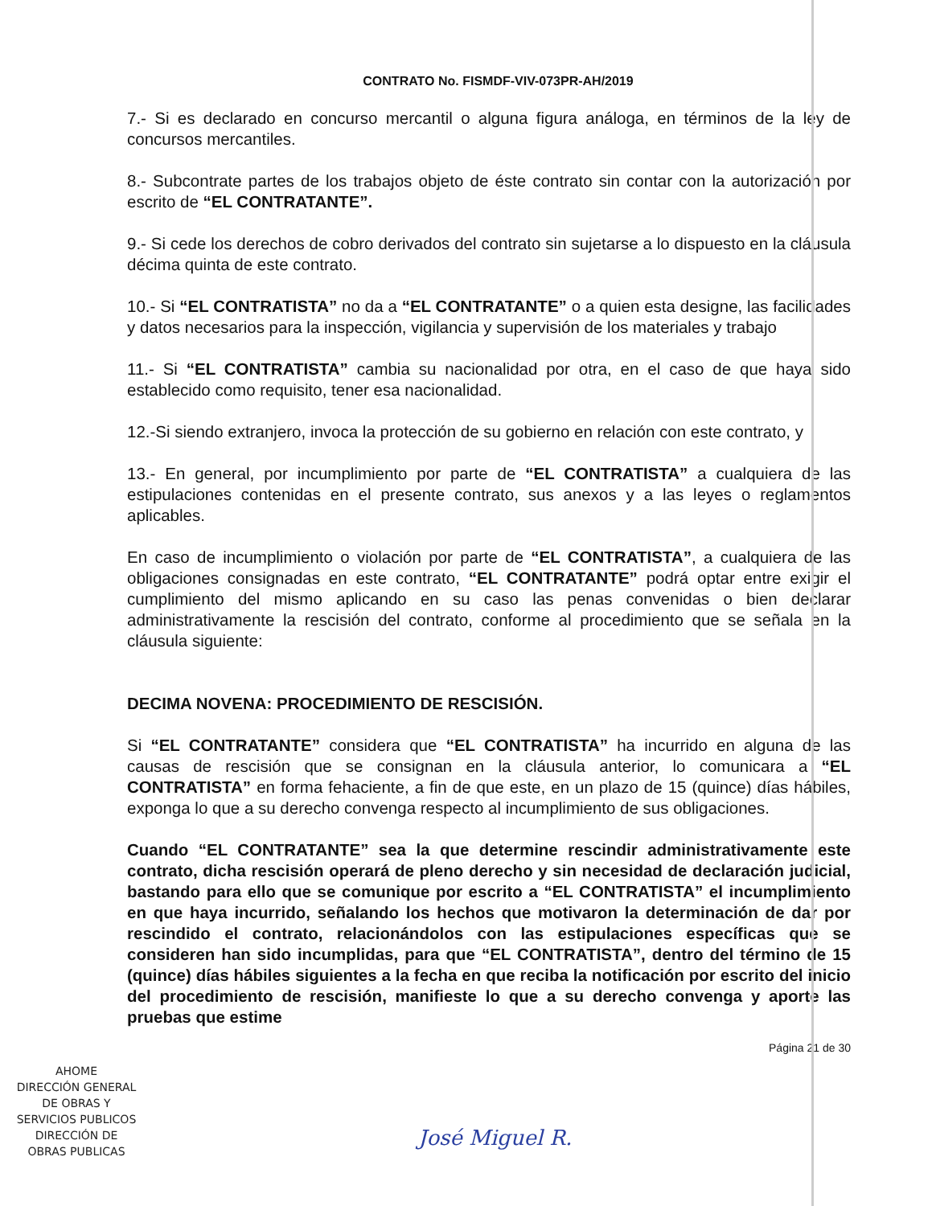CONTRATO No. FISMDF-VIV-073PR-AH/2019
7.- Si es declarado en concurso mercantil o alguna figura análoga, en términos de la ley de concursos mercantiles.
8.- Subcontrate partes de los trabajos objeto de éste contrato sin contar con la autorización por escrito de “EL CONTRATANTE”.
9.- Si cede los derechos de cobro derivados del contrato sin sujetarse a lo dispuesto en la cláusula décima quinta de este contrato.
10.- Si “EL CONTRATISTA” no da a “EL CONTRATANTE” o a quien esta designe, las facilidades y datos necesarios para la inspección, vigilancia y supervisión de los materiales y trabajo
11.- Si “EL CONTRATISTA” cambia su nacionalidad por otra, en el caso de que haya sido establecido como requisito, tener esa nacionalidad.
12.-Si siendo extranjero, invoca la protección de su gobierno en relación con este contrato, y
13.- En general, por incumplimiento por parte de “EL CONTRATISTA” a cualquiera de las estipulaciones contenidas en el presente contrato, sus anexos y a las leyes o reglamentos aplicables.
En caso de incumplimiento o violación por parte de “EL CONTRATISTA”, a cualquiera de las obligaciones consignadas en este contrato, “EL CONTRATANTE” podrá optar entre exigir el cumplimiento del mismo aplicando en su caso las penas convenidas o bien declarar administrativamente la rescisión del contrato, conforme al procedimiento que se señala en la cláusula siguiente:
DECIMA NOVENA: PROCEDIMIENTO DE RESCISIÓN.
Si “EL CONTRATANTE” considera que “EL CONTRATISTA” ha incurrido en alguna de las causas de rescisión que se consignan en la cláusula anterior, lo comunicara a “EL CONTRATISTA” en forma fehaciente, a fin de que este, en un plazo de 15 (quince) días hábiles, exponga lo que a su derecho convenga respecto al incumplimiento de sus obligaciones.
Cuando “EL CONTRATANTE” sea la que determine rescindir administrativamente este contrato, dicha rescisión operará de pleno derecho y sin necesidad de declaración judicial, bastando para ello que se comunique por escrito a “EL CONTRATISTA” el incumplimiento en que haya incurrido, señalando los hechos que motivaron la determinación de dar por rescindido el contrato, relacionándolos con las estipulaciones específicas que se consideren han sido incumplidas, para que “EL CONTRATISTA”, dentro del término de 15 (quince) días hábiles siguientes a la fecha en que reciba la notificación por escrito del inicio del procedimiento de rescisión, manifieste lo que a su derecho convenga y aporte las pruebas que estime
Página 21 de 30
AHOME
DIRECCIÓN GENERAL
DE OBRAS Y
SERVICIOS PUBLICOS
DIRECCIÓN DE
OBRAS PUBLICAS
José Miguel R.